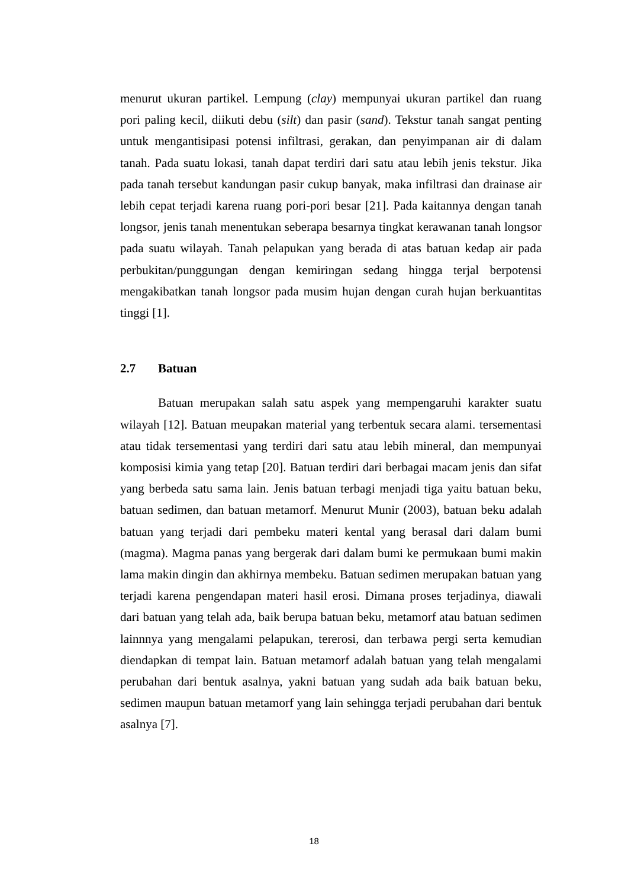menurut ukuran partikel. Lempung (clay) mempunyai ukuran partikel dan ruang pori paling kecil, diikuti debu (silt) dan pasir (sand). Tekstur tanah sangat penting untuk mengantisipasi potensi infiltrasi, gerakan, dan penyimpanan air di dalam tanah. Pada suatu lokasi, tanah dapat terdiri dari satu atau lebih jenis tekstur. Jika pada tanah tersebut kandungan pasir cukup banyak, maka infiltrasi dan drainase air lebih cepat terjadi karena ruang pori-pori besar [21]. Pada kaitannya dengan tanah longsor, jenis tanah menentukan seberapa besarnya tingkat kerawanan tanah longsor pada suatu wilayah. Tanah pelapukan yang berada di atas batuan kedap air pada perbukitan/punggungan dengan kemiringan sedang hingga terjal berpotensi mengakibatkan tanah longsor pada musim hujan dengan curah hujan berkuantitas tinggi [1].
2.7 Batuan
Batuan merupakan salah satu aspek yang mempengaruhi karakter suatu wilayah [12]. Batuan meupakan material yang terbentuk secara alami. tersementasi atau tidak tersementasi yang terdiri dari satu atau lebih mineral, dan mempunyai komposisi kimia yang tetap [20]. Batuan terdiri dari berbagai macam jenis dan sifat yang berbeda satu sama lain. Jenis batuan terbagi menjadi tiga yaitu batuan beku, batuan sedimen, dan batuan metamorf. Menurut Munir (2003), batuan beku adalah batuan yang terjadi dari pembeku materi kental yang berasal dari dalam bumi (magma). Magma panas yang bergerak dari dalam bumi ke permukaan bumi makin lama makin dingin dan akhirnya membeku. Batuan sedimen merupakan batuan yang terjadi karena pengendapan materi hasil erosi. Dimana proses terjadinya, diawali dari batuan yang telah ada, baik berupa batuan beku, metamorf atau batuan sedimen lainnnya yang mengalami pelapukan, tererosi, dan terbawa pergi serta kemudian diendapkan di tempat lain. Batuan metamorf adalah batuan yang telah mengalami perubahan dari bentuk asalnya, yakni batuan yang sudah ada baik batuan beku, sedimen maupun batuan metamorf yang lain sehingga terjadi perubahan dari bentuk asalnya [7].
18